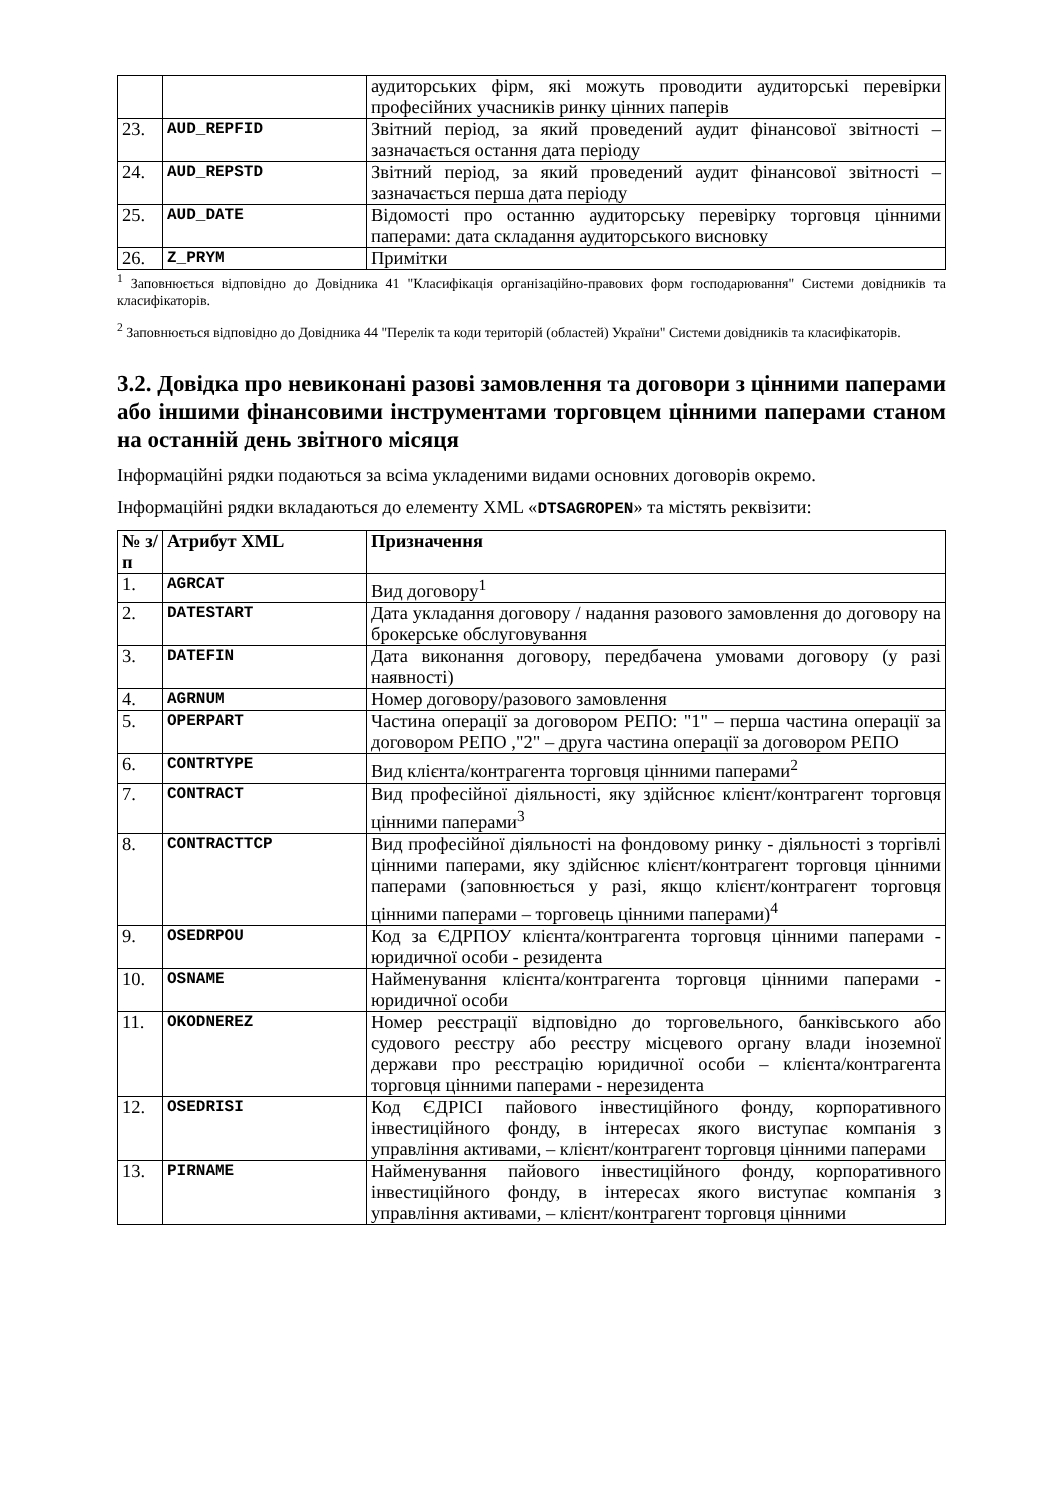| | | аудиторських фірм, які можуть проводити аудиторські перевірки професійних учасників ринку цінних паперів |
| 23. | AUD_REPFID | Звітний період, за який проведений аудит фінансової звітності – зазначається остання дата періоду |
| 24. | AUD_REPSTD | Звітний період, за який проведений аудит фінансової звітності – зазначається перша дата періоду |
| 25. | AUD_DATE | Відомості про останню аудиторську перевірку торговця цінними паперами: дата складання аудиторського висновку |
| 26. | Z_PRYM | Примітки |
<sup>1</sup> Заповнюється відповідно до Довідника 41 "Класифікація організаційно-правових форм господарювання" Системи довідників та класифікаторів.
<sup>2</sup> Заповнюється відповідно до Довідника 44 "Перелік та коди територій (областей) України" Системи довідників та класифікаторів.
3.2. Довідка про невиконані разові замовлення та договори з цінними паперами або іншими фінансовими інструментами торговцем цінними паперами станом на останній день звітного місяця
Інформаційні рядки подаються за всіма укладеними видами основних договорів окремо.
Інформаційні рядки вкладаються до елементу XML «DTSAGROPEN» та містять реквізити:
| № з/п | Атрибут XML | Призначення |
| --- | --- | --- |
| 1. | AGRCAT | Вид договору<sup>1</sup> |
| 2. | DATESTART | Дата укладання договору / надання разового замовлення до договору на брокерське обслуговування |
| 3. | DATEFIN | Дата виконання договору, передбачена умовами договору (у разі наявності) |
| 4. | AGRNUM | Номер договору/разового замовлення |
| 5. | OPERPART | Частина операції за договором РЕПО: "1" – перша частина операції за договором РЕПО ,"2" – друга частина операції за договором РЕПО |
| 6. | CONTRTYPE | Вид клієнта/контрагента торговця цінними паперами<sup>2</sup> |
| 7. | CONTRACT | Вид професійної діяльності, яку здійснює клієнт/контрагент торговця цінними паперами<sup>3</sup> |
| 8. | CONTRACTTCP | Вид професійної діяльності на фондовому ринку - діяльності з торгівлі цінними паперами, яку здійснює клієнт/контрагент торговця цінними паперами (заповнюється у разі, якщо клієнт/контрагент торговця цінними паперами – торговець цінними паперами)<sup>4</sup> |
| 9. | OSEDRPOU | Код за ЄДРПОУ клієнта/контрагента торговця цінними паперами - юридичної особи - резидента |
| 10. | OSNAME | Найменування клієнта/контрагента торговця цінними паперами - юридичної особи |
| 11. | OKODNEREZ | Номер реєстрації відповідно до торговельного, банківського або судового реєстру або реєстру місцевого органу влади іноземної держави про реєстрацію юридичної особи – клієнта/контрагента торговця цінними паперами - нерезидента |
| 12. | OSEDRISI | Код ЄДРІСІ пайового інвестиційного фонду, корпоративного інвестиційного фонду, в інтересах якого виступає компанія з управління активами, – клієнт/контрагент торговця цінними паперами |
| 13. | PIRNAME | Найменування пайового інвестиційного фонду, корпоративного інвестиційного фонду, в інтересах якого виступає компанія з управління активами, – клієнт/контрагент торговця цінними |